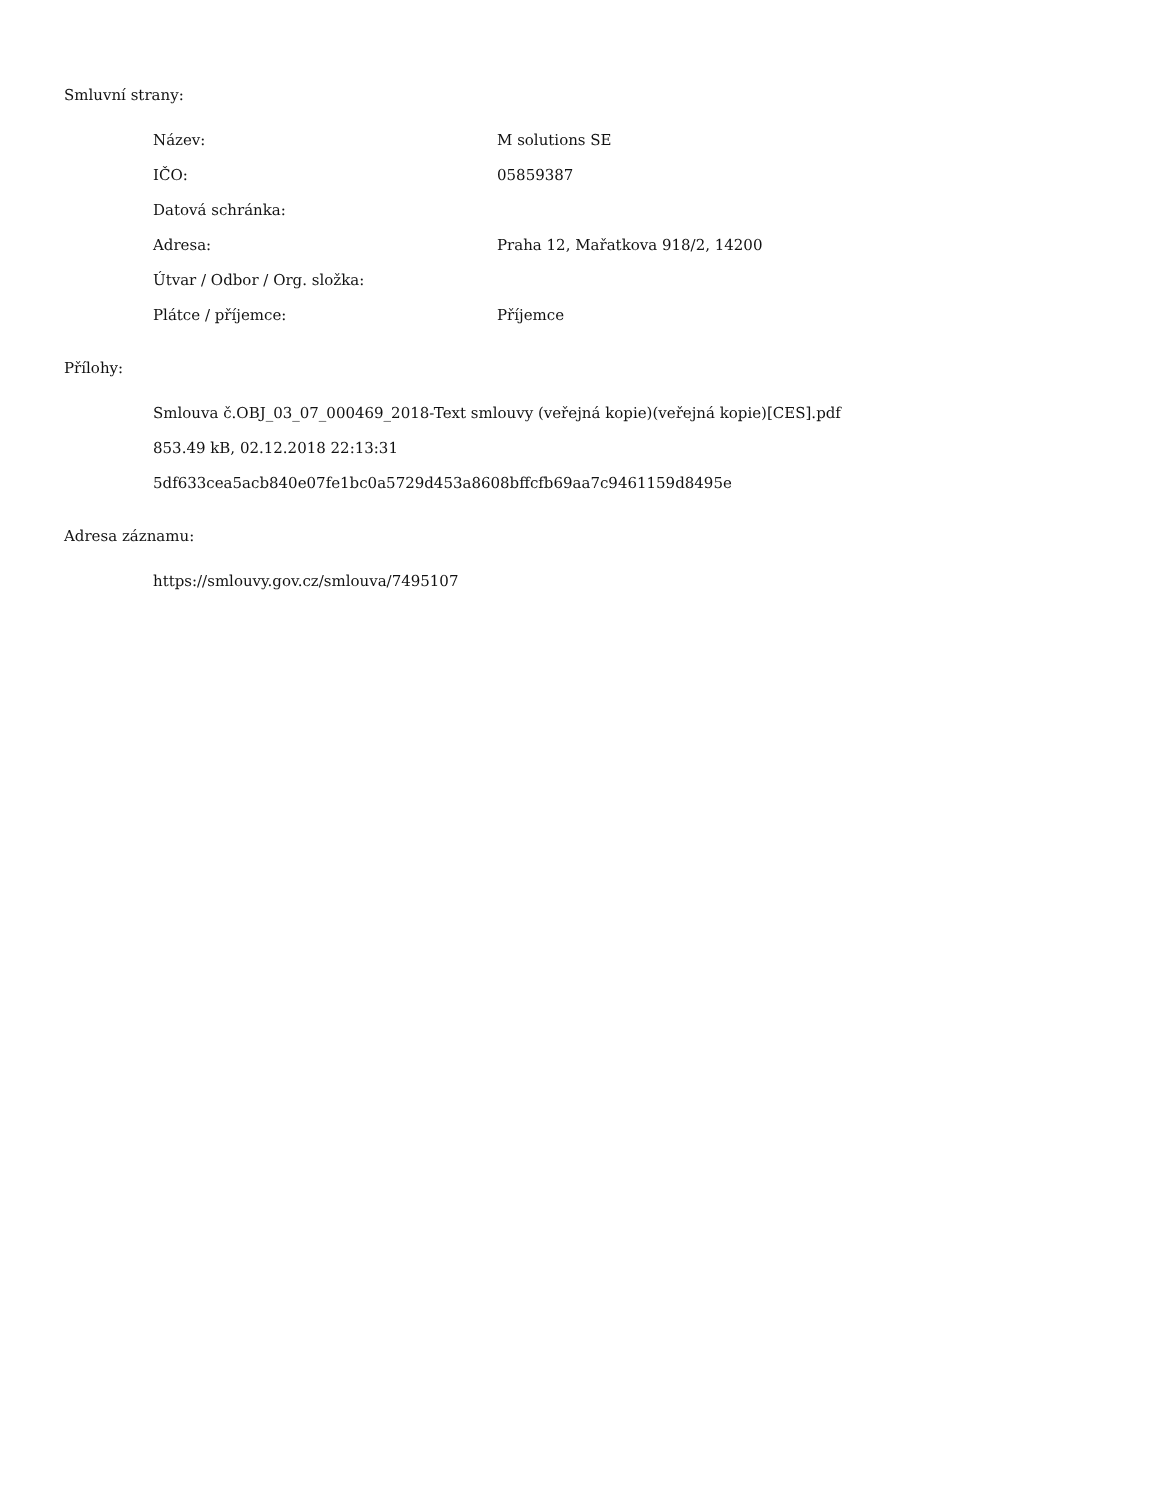Smluvní strany:
| Název: | M solutions SE |
| IČO: | 05859387 |
| Datová schránka: | |
| Adresa: | Praha 12, Mařatkova 918/2, 14200 |
| Útvar / Odbor / Org. složka: | |
| Plátce / příjemce: | Příjemce |
Přílohy:
Smlouva č.OBJ_03_07_000469_2018-Text smlouvy (veřejná kopie)(veřejná kopie)[CES].pdf
853.49 kB, 02.12.2018 22:13:31
5df633cea5acb840e07fe1bc0a5729d453a8608bffcfb69aa7c9461159d8495e
Adresa záznamu:
https://smlouvy.gov.cz/smlouva/7495107